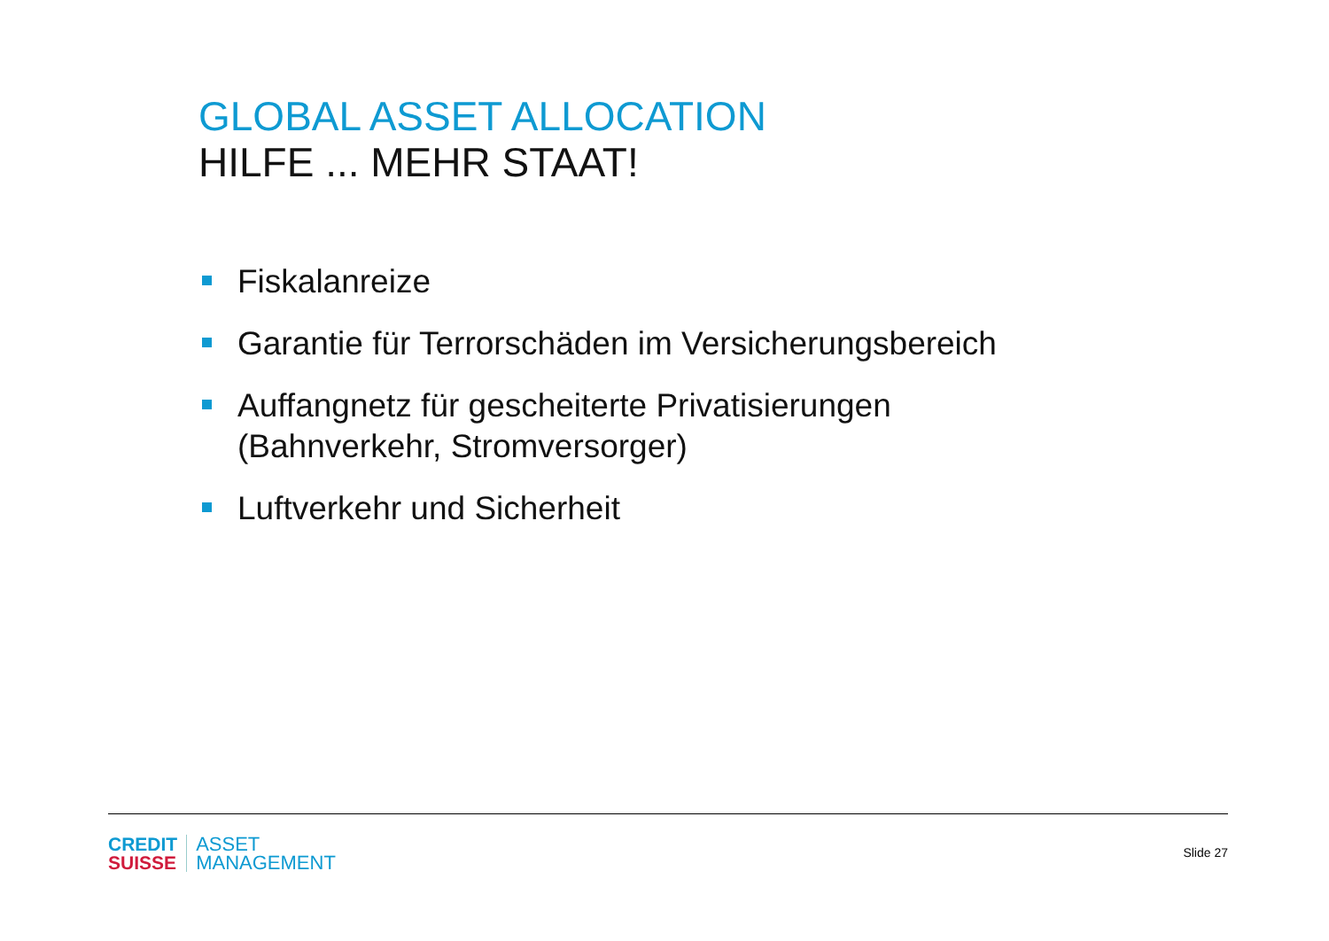GLOBAL ASSET ALLOCATION
HILFE ... MEHR STAAT!
Fiskalanreize
Garantie für Terrorschäden im Versicherungsbereich
Auffangnetz für gescheiterte Privatisierungen (Bahnverkehr, Stromversorger)
Luftverkehr und Sicherheit
CREDIT
SUISSE
ASSET
MANAGEMENT
Slide 27